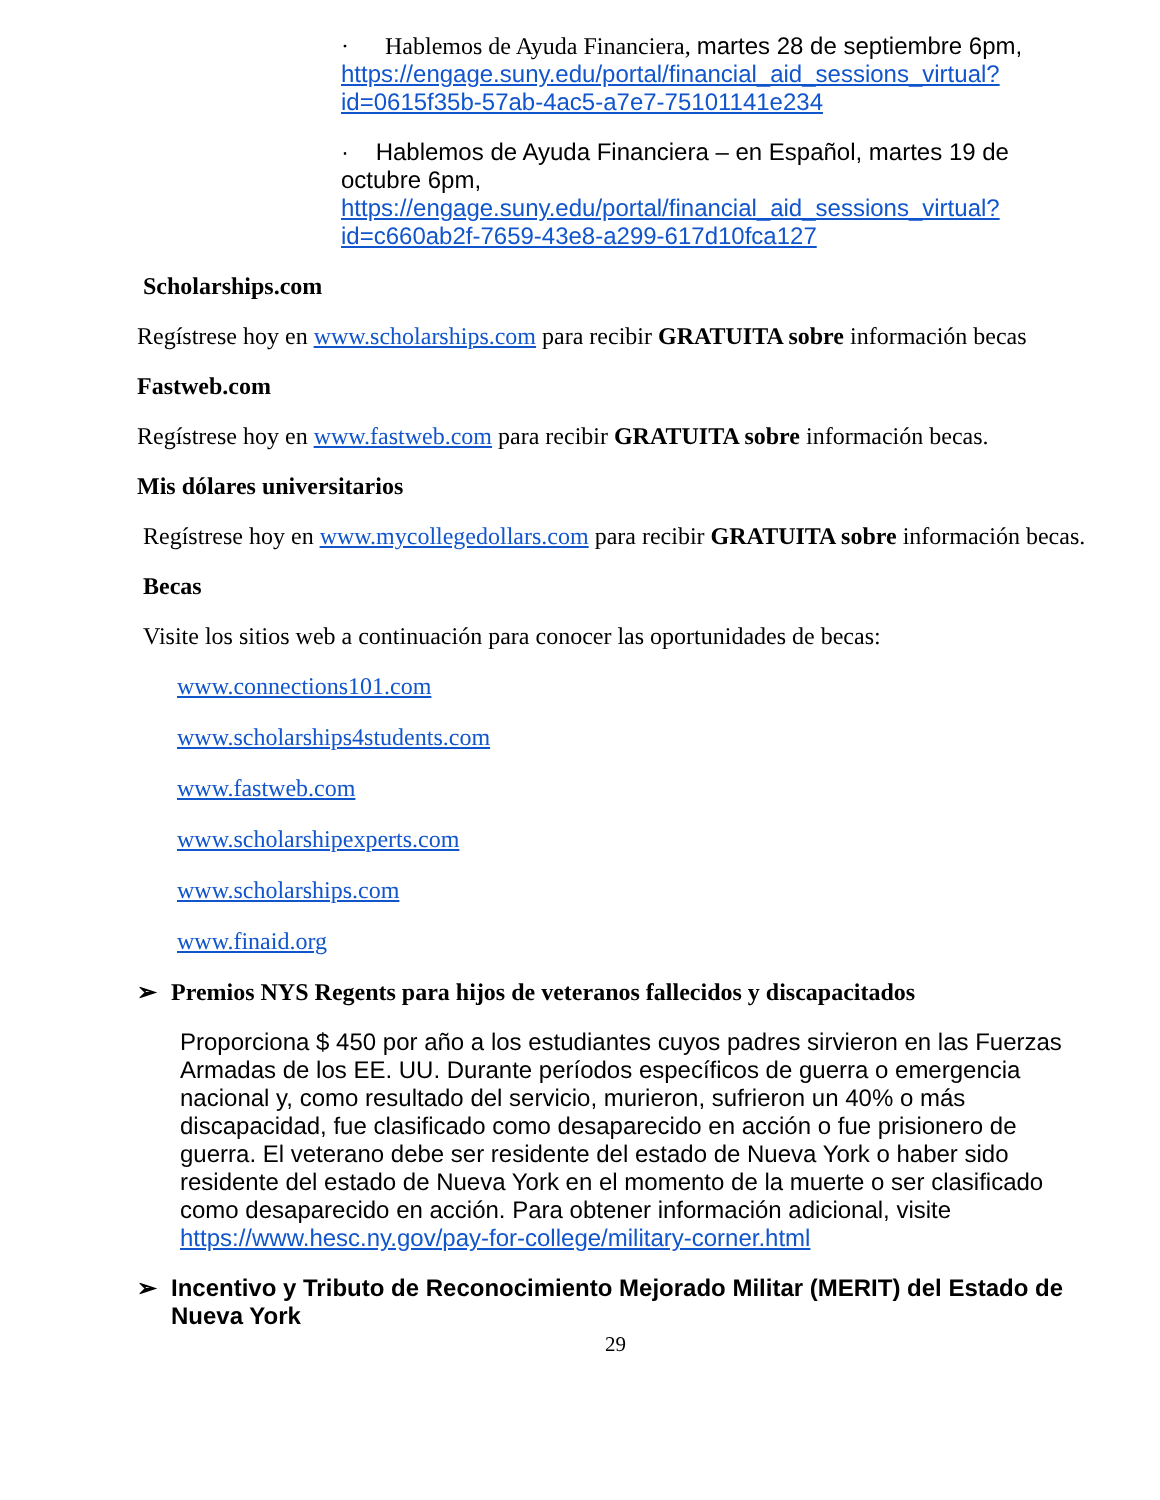· Hablemos de Ayuda Financiera, martes 28 de septiembre 6pm, https://engage.suny.edu/portal/financial_aid_sessions_virtual?id=0615f35b-57ab-4ac5-a7e7-75101141e234
· Hablemos de Ayuda Financiera – en Español, martes 19 de octubre 6pm, https://engage.suny.edu/portal/financial_aid_sessions_virtual?id=c660ab2f-7659-43e8-a299-617d10fca127
Scholarships.com
Regístrese hoy en www.scholarships.com para recibir GRATUITA sobre información becas
Fastweb.com
Regístrese hoy en www.fastweb.com para recibir GRATUITA sobre información becas.
Mis dólares universitarios
Regístrese hoy en www.mycollegedollars.com para recibir GRATUITA sobre información becas.
Becas
Visite los sitios web a continuación para conocer las oportunidades de becas:
www.connections101.com
www.scholarships4students.com
www.fastweb.com
www.scholarshipexperts.com
www.scholarships.com
www.finaid.org
➢ Premios NYS Regents para hijos de veteranos fallecidos y discapacitados
Proporciona $ 450 por año a los estudiantes cuyos padres sirvieron en las Fuerzas Armadas de los EE. UU. Durante períodos específicos de guerra o emergencia nacional y, como resultado del servicio, murieron, sufrieron un 40% o más discapacidad, fue clasificado como desaparecido en acción o fue prisionero de guerra. El veterano debe ser residente del estado de Nueva York o haber sido residente del estado de Nueva York en el momento de la muerte o ser clasificado como desaparecido en acción. Para obtener información adicional, visite https://www.hesc.ny.gov/pay-for-college/military-corner.html
➢ Incentivo y Tributo de Reconocimiento Mejorado Militar (MERIT) del Estado de Nueva York
29